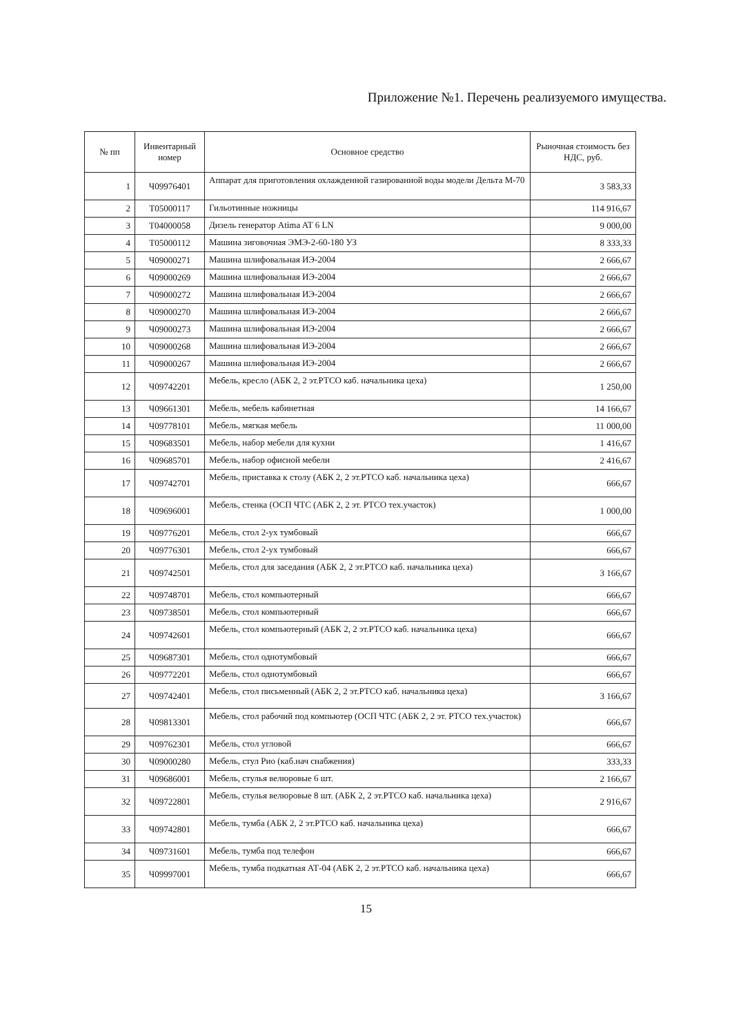Приложение №1. Перечень реализуемого имущества.
| № пп | Инвентарный номер | Основное средство | Рыночная стоимость без НДС, руб. |
| --- | --- | --- | --- |
| 1 | Ч09976401 | Аппарат для приготовления охлажденной газированной воды модели Дельта М-70 | 3 583,33 |
| 2 | Т05000117 | Гильотинные ножницы | 114 916,67 |
| 3 | Т04000058 | Дизель генератор Atima AT 6 LN | 9 000,00 |
| 4 | Т05000112 | Машина зиговочная ЭМЭ-2-60-180 УЗ | 8 333,33 |
| 5 | Ч09000271 | Машина шлифовальная ИЭ-2004 | 2 666,67 |
| 6 | Ч09000269 | Машина шлифовальная ИЭ-2004 | 2 666,67 |
| 7 | Ч09000272 | Машина шлифовальная ИЭ-2004 | 2 666,67 |
| 8 | Ч09000270 | Машина шлифовальная ИЭ-2004 | 2 666,67 |
| 9 | Ч09000273 | Машина шлифовальная ИЭ-2004 | 2 666,67 |
| 10 | Ч09000268 | Машина шлифовальная ИЭ-2004 | 2 666,67 |
| 11 | Ч09000267 | Машина шлифовальная ИЭ-2004 | 2 666,67 |
| 12 | Ч09742201 | Мебель, кресло (АБК 2, 2 эт.РТСО каб. начальника цеха) | 1 250,00 |
| 13 | Ч09661301 | Мебель, мебель кабинетная | 14 166,67 |
| 14 | Ч09778101 | Мебель, мягкая мебель | 11 000,00 |
| 15 | Ч09683501 | Мебель, набор мебели для кухни | 1 416,67 |
| 16 | Ч09685701 | Мебель, набор офисной мебели | 2 416,67 |
| 17 | Ч09742701 | Мебель, приставка к столу (АБК 2, 2 эт.РТСО каб. начальника цеха) | 666,67 |
| 18 | Ч09696001 | Мебель, стенка (ОСП ЧТС (АБК 2, 2 эт. РТСО тех.участок) | 1 000,00 |
| 19 | Ч09776201 | Мебель, стол 2-ух тумбовый | 666,67 |
| 20 | Ч09776301 | Мебель, стол 2-ух тумбовый | 666,67 |
| 21 | Ч09742501 | Мебель, стол для заседания (АБК 2, 2 эт.РТСО каб. начальника цеха) | 3 166,67 |
| 22 | Ч09748701 | Мебель, стол компьютерный | 666,67 |
| 23 | Ч09738501 | Мебель, стол компьютерный | 666,67 |
| 24 | Ч09742601 | Мебель, стол компьютерный (АБК 2, 2 эт.РТСО каб. начальника цеха) | 666,67 |
| 25 | Ч09687301 | Мебель, стол однотумбовый | 666,67 |
| 26 | Ч09772201 | Мебель, стол однотумбовый | 666,67 |
| 27 | Ч09742401 | Мебель, стол письменный (АБК 2, 2 эт.РТСО каб. начальника цеха) | 3 166,67 |
| 28 | Ч09813301 | Мебель, стол рабочий под компьютер (ОСП ЧТС (АБК 2, 2 эт. РТСО тех.участок) | 666,67 |
| 29 | Ч09762301 | Мебель, стол угловой | 666,67 |
| 30 | Ч09000280 | Мебель, стул Рио (каб.нач снабжения) | 333,33 |
| 31 | Ч09686001 | Мебель, стулья велюровые 6 шт. | 2 166,67 |
| 32 | Ч09722801 | Мебель, стулья велюровые 8 шт. (АБК 2, 2 эт.РТСО каб. начальника цеха) | 2 916,67 |
| 33 | Ч09742801 | Мебель, тумба (АБК 2, 2 эт.РТСО каб. начальника цеха) | 666,67 |
| 34 | Ч09731601 | Мебель, тумба под телефон | 666,67 |
| 35 | Ч09997001 | Мебель, тумба подкатная АТ-04 (АБК 2, 2 эт.РТСО каб. начальника цеха) | 666,67 |
15